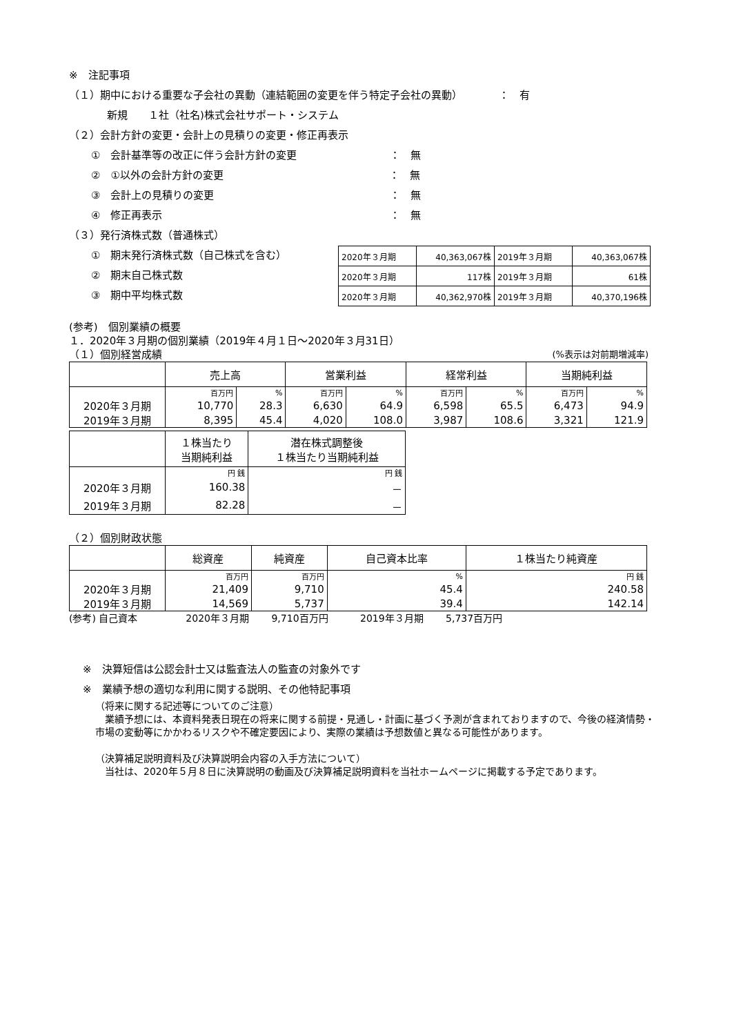※　注記事項
（１）期中における重要な子会社の異動（連結範囲の変更を伴う特定子会社の異動）　　　　：　有
新規　　１社（社名)株式会社サポート・システム
（２）会計方針の変更・会計上の見積りの変更・修正再表示
①　会計基準等の改正に伴う会計方針の変更　　　　　　　　　：　無
②　①以外の会計方針の変更　　　　　　　　　　　　　　　　：　無
③　会計上の見積りの変更　　　　　　　　　　　　　　　　　：　無
④　修正再表示　　　　　　　　　　　　　　　　　　　　　　：　無
（３）発行済株式数（普通株式）
①　期末発行済株式数（自己株式を含む）
②　期末自己株式数
③　期中平均株式数
| 2020年３月期 | 40,363,067株 | 2019年３月期 | 40,363,067株 |
| 2020年３月期 | 117株 | 2019年３月期 | 61株 |
| 2020年３月期 | 40,362,970株 | 2019年３月期 | 40,370,196株 |
(参考)　個別業績の概要
１．2020年３月期の個別業績（2019年４月１日～2020年３月31日）
（１）個別経営成績 (%表示は対前期増減率)
| | 売上高 | | 営業利益 | | 経常利益 | | 当期純利益 | |
| | 百万円 | % | 百万円 | % | 百万円 | % | 百万円 | % |
| 2020年３月期 | 10,770 | 28.3 | 6,630 | 64.9 | 6,598 | 65.5 | 6,473 | 94.9 |
| 2019年３月期 | 8,395 | 45.4 | 4,020 | 108.0 | 3,987 | 108.6 | 3,321 | 121.9 |
| | １株当たり 当期純利益 | 潜在株式調整後 １株当たり当期純利益 |
| | 円 銭 | 円 銭 |
| 2020年３月期 | 160.38 | － |
| 2019年３月期 | 82.28 | － |
（２）個別財政状態
| | 総資産 | 純資産 | 自己資本比率 | １株当たり純資産 |
| | 百万円 | 百万円 | % | 円 銭 |
| 2020年３月期 | 21,409 | 9,710 | 45.4 | 240.58 |
| 2019年３月期 | 14,569 | 5,737 | 39.4 | 142.14 |
(参考) 自己資本　　　　　2020年３月期　　 9,710百万円　　　 2019年３月期　　 5,737百万円
※　決算短信は公認会計士又は監査法人の監査の対象外です
※　業績予想の適切な利用に関する説明、その他特記事項
（将来に関する記述等についてのご注意）
　業績予想には、本資料発表日現在の将来に関する前提・見通し・計画に基づく予測が含まれておりますので、今後の経済情勢・市場の変動等にかかわるリスクや不確定要因により、実際の業績は予想数値と異なる可能性があります。
（決算補足説明資料及び決算説明会内容の入手方法について）
　当社は、2020年５月８日に決算説明の動画及び決算補足説明資料を当社ホームページに掲載する予定であります。